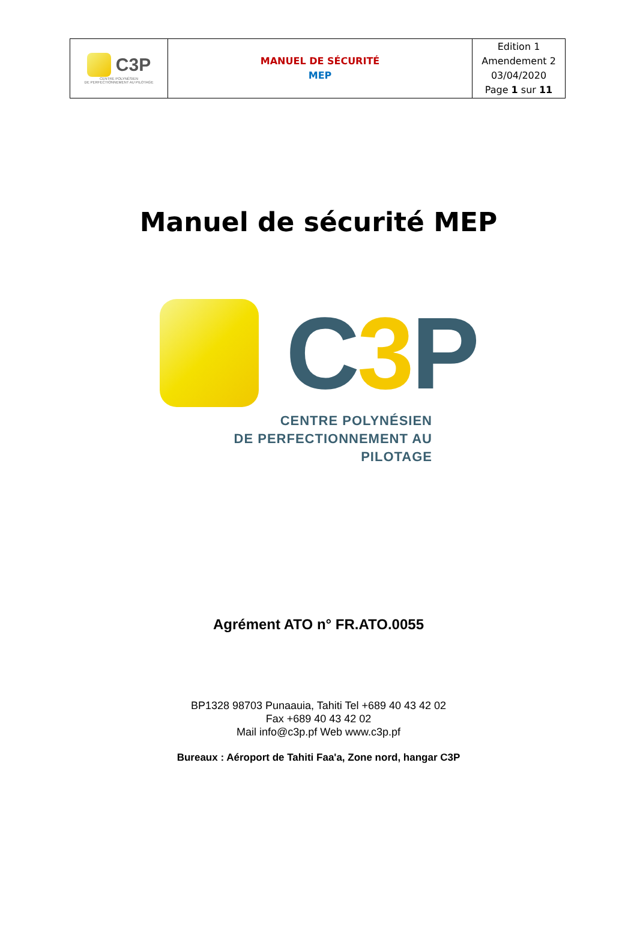| C3P CENTRE POLYNÉSIEN DE PERFECTIONNEMENT AU PILOTAGE | MANUEL DE SÉCURITÉ MEP | Edition 1 Amendement 2 03/04/2020 Page 1 sur 11 |
Manuel de sécurité MEP
C3 P
CENTRE POLYNÉSIEN
DE PERFECTIONNEMENT AU PILOTAGE
Agrément ATO n° FR.ATO.0055
BP1328 98703 Punaauia, Tahiti Tel +689 40 43 42 02
Fax +689 40 43 42 02
Mail info@c3p.pf Web www.c3p.pf
Bureaux : Aéroport de Tahiti Faa'a, Zone nord, hangar C3P